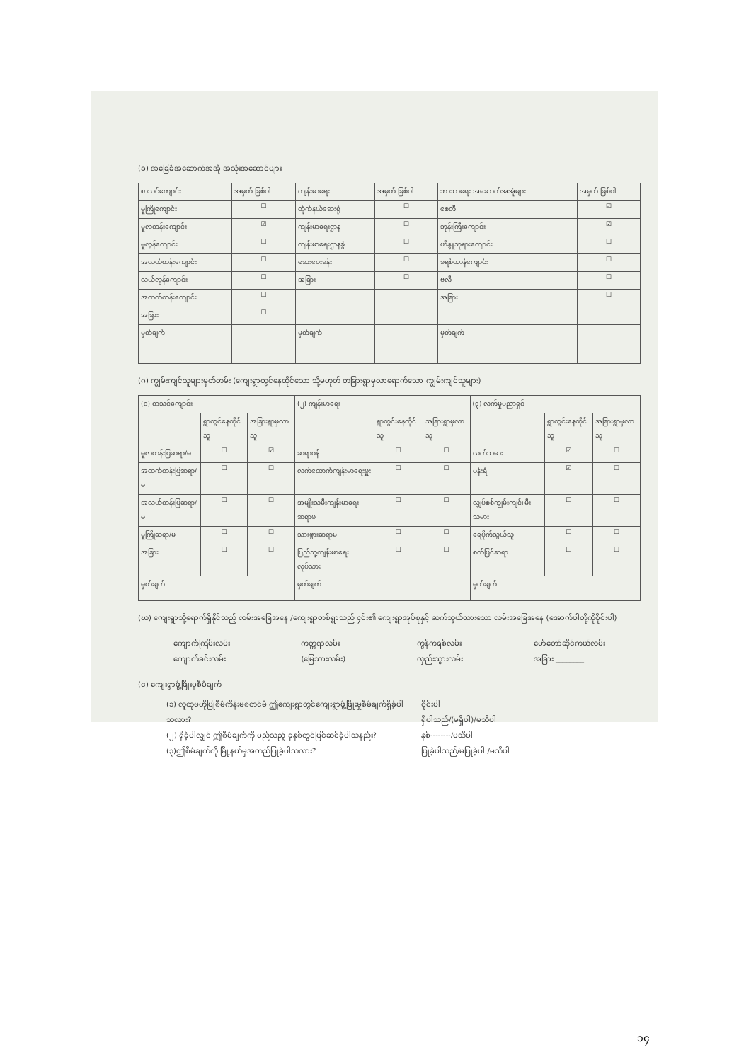(ခ) အခြေခံအဆောက်အအုံ အသုံးအဆောင်များ
| စာသင်ကျောင်း | အမှတ် ခြစ်ပါ | ကျန်းမာရေး | အမှတ် ခြစ်ပါ | ဘာသာရေး အဆောက်အအုံများ | အမှတ် ခြစ်ပါ |
| --- | --- | --- | --- | --- | --- |
| မူကြိုကျောင်း | ☐ | တိုက်နယ်ဆေးရုံ | ☐ | စေတီ | ☑ |
| မူလတန်းကျောင်း | ☑ | ကျန်းမာရေးဌာန | ☐ | ဘုန်းကြီးကျောင်း | ☑ |
| မူလွန်ကျောင်း | ☐ | ကျန်းမာရေးဌာနခွဲ | ☐ | ဟိန္ဒူဘုရားကျောင်း | ☐ |
| အလယ်တန်းကျောင်း | ☐ | ဆေးပေးခန်း | ☐ | ခရစ်ယာန်ကျောင်း | ☐ |
| လယ်လွန်ကျောင်း | ☐ | အခြား | ☐ | ဗလီ | ☐ |
| အထက်တန်းကျောင်း | ☐ | | | အခြား | ☐ |
| အခြား | ☐ | | | | |
| မှတ်ချက် | | မှတ်ချက် | | မှတ်ချက် | |
(ဂ) ကျွမ်းကျင်သူများမှတ်တမ်း (ကျေးရွာတွင်နေထိုင်သော သို့မဟုတ် တခြားရွာမှလာရောက်သော ကျွမ်းကျင်သူများ)
| (၁) စာသင်ကျောင်း | | | (၂) ကျန်းမာရေး | | | (၃) လက်မှုပညာရှင် | | |
| --- | --- | --- | --- | --- | --- | --- | --- | --- |
| | ရွာတွင်နေထိုင်သူ | အခြားရွာမှလာသူ | | ရွာတွင်းနေထိုင်သူ | အခြားရွာမှလာသူ | | ရွာတွင်းနေထိုင်သူ | အခြားရွာမှလာသူ |
| မူလတန်းပြဆရာ/မ | ☐ | ☑ | ဆရာဝန် | ☐ | ☐ | လက်သမား | ☑ | ☐ |
| အထက်တန်းပြဆရာ/မ | ☐ | ☐ | လက်ထောက်ကျန်းမာရေးမှူး | ☐ | ☐ | ပန်းရံ | ☑ | ☐ |
| အလယ်တန်းပြဆရာ/မ | ☐ | ☐ | အမျိုးသမီးကျန်းမာရေးဆရာမ | ☐ | ☐ | လျှပ်စစ်ကျွမ်းကျင်၊ မီးသမား | ☐ | ☐ |
| မူကြိုဆရာ/မ | ☐ | ☐ | သားဖွားဆရာမ | ☐ | ☐ | ရေပိုက်သွယ်သူ | ☐ | ☐ |
| အခြား | ☐ | ☐ | ပြည်သူ့ကျန်းမာရေးလုပ်သား | ☐ | ☐ | စက်ပြင်ဆရာ | ☐ | ☐ |
| မှတ်ချက် | | | မှတ်ချက် | | | မှတ်ချက် | | |
(ဃ) ကျေးရွာသို့ရောက်ရှိနိုင်သည့် လမ်းအခြေအနေ /ကျေးရွာတစ်ရွာသည် ၄င်း၏ ကျေးရွာအုပ်စုနှင့် ဆက်သွယ်ထားသော လမ်းအခြေအနေ (အောက်ပါတို့ကိုဝိုင်းပါ)
ကျောက်ကြမ်းလမ်း
ကျောက်ခင်းလမ်း
ကတ္တရာလမ်း
(မြေသားလမ်း)
ကွန်ကရစ်လမ်း
လှည်းသွားလမ်း
မော်တော်ဆိုင်ကယ်လမ်း
အခြား ________
(င) ကျေးရွာဖွံ့ဖြိုးမှုစီမံချက်
(၁) လူထုဗဟိုပြုစီမံကိန်းမစတင်မီ ဤကျေးရွာတွင်ကျေးရွာဖွံ့ဖြိုးမှုစီမံချက်ရှိခဲ့ပါသလား?
ဝိုင်းပါ
ရှိပါသည်/(မရှိပါ)/မသိပါ
(၂) ရှိခဲ့ပါလျှင် ဤစီမံချက်ကို မည်သည့် ခုနှစ်တွင်ပြင်ဆင်ခဲ့ပါသနည်း?
နှစ်--------/မသိပါ
(၃)ဤစီမံချက်ကို မြို့နယ်မှအတည်ပြုခဲ့ပါသလား? ပြုခဲ့ပါသည်/မပြုခဲ့ပါ /မသိပါ
၁၄